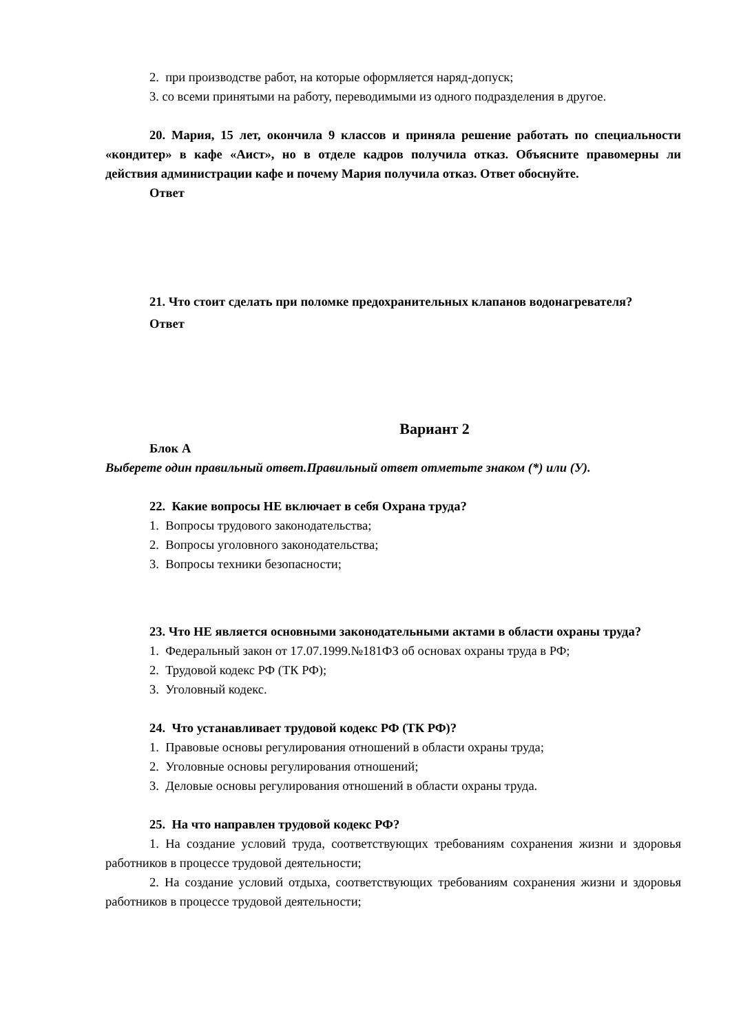2. при производстве работ, на которые оформляется наряд-допуск;
3. со всеми принятыми на работу, переводимыми из одного подразделения в другое.
20. Мария, 15 лет, окончила 9 классов и приняла решение работать по специальности «кондитер» в кафе «Аист», но в отделе кадров получила отказ. Объясните правомерны ли действия администрации кафе и почему Мария получила отказ. Ответ обоснуйте.
Ответ
21. Что стоит сделать при поломке предохранительных клапанов водонагревателя?
Ответ
Вариант 2
Блок А
Выберете один правильный ответ.Правильный ответ отметьте знаком (*) или (У).
22. Какие вопросы НЕ включает в себя Охрана труда?
1. Вопросы трудового законодательства;
2. Вопросы уголовного законодательства;
3. Вопросы техники безопасности;
23. Что НЕ является основными законодательными актами в области охраны труда?
1. Федеральный закон от 17.07.1999.№181ФЗ об основах охраны труда в РФ;
2. Трудовой кодекс РФ (ТК РФ);
3. Уголовный кодекс.
24. Что устанавливает трудовой кодекс РФ (ТК РФ)?
1. Правовые основы регулирования отношений в области охраны труда;
2. Уголовные основы регулирования отношений;
3. Деловые основы регулирования отношений в области охраны труда.
25. На что направлен трудовой кодекс РФ?
1. На создание условий труда, соответствующих требованиям сохранения жизни и здоровья работников в процессе трудовой деятельности;
2. На создание условий отдыха, соответствующих требованиям сохранения жизни и здоровья работников в процессе трудовой деятельности;